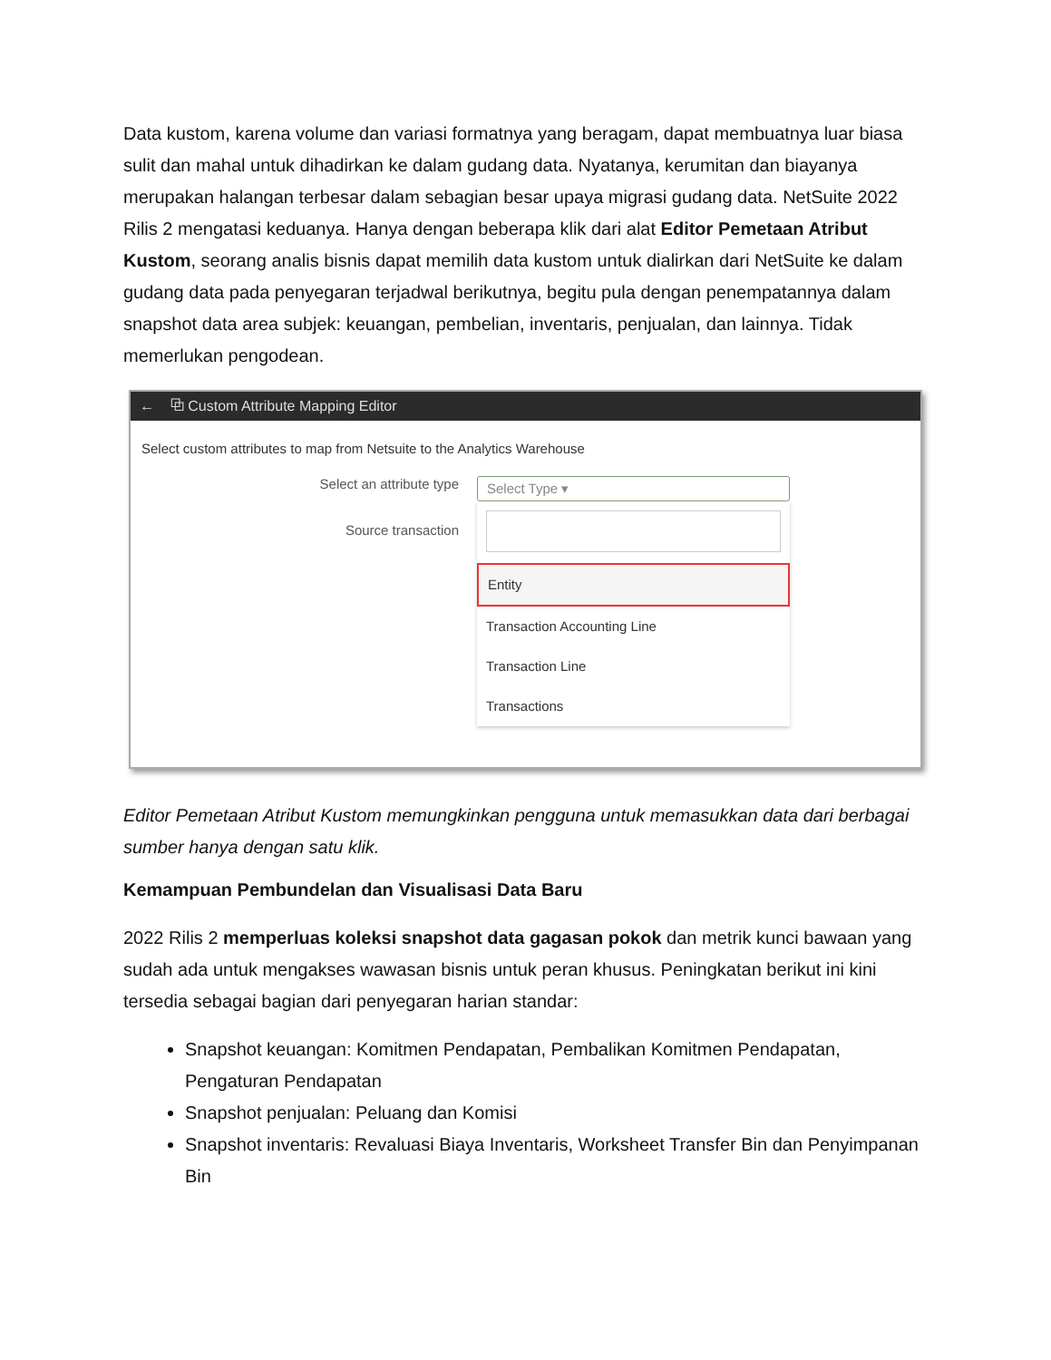Data kustom, karena volume dan variasi formatnya yang beragam, dapat membuatnya luar biasa sulit dan mahal untuk dihadirkan ke dalam gudang data. Nyatanya, kerumitan dan biayanya merupakan halangan terbesar dalam sebagian besar upaya migrasi gudang data. NetSuite 2022 Rilis 2 mengatasi keduanya. Hanya dengan beberapa klik dari alat Editor Pemetaan Atribut Kustom, seorang analis bisnis dapat memilih data kustom untuk dialirkan dari NetSuite ke dalam gudang data pada penyegaran terjadwal berikutnya, begitu pula dengan penempatannya dalam snapshot data area subjek: keuangan, pembelian, inventaris, penjualan, dan lainnya. Tidak memerlukan pengodean.
← ⧉ Custom Attribute Mapping Editor
Select custom attributes to map from Netsuite to the Analytics Warehouse
Select an attribute type
Source transaction
Select Type ▾
Entity
Transaction Accounting Line
Transaction Line
Transactions
Editor Pemetaan Atribut Kustom memungkinkan pengguna untuk memasukkan data dari berbagai sumber hanya dengan satu klik.
Kemampuan Pembundelan dan Visualisasi Data Baru
2022 Rilis 2 memperluas koleksi snapshot data gagasan pokok dan metrik kunci bawaan yang sudah ada untuk mengakses wawasan bisnis untuk peran khusus. Peningkatan berikut ini kini tersedia sebagai bagian dari penyegaran harian standar:
Snapshot keuangan: Komitmen Pendapatan, Pembalikan Komitmen Pendapatan, Pengaturan Pendapatan
Snapshot penjualan: Peluang dan Komisi
Snapshot inventaris: Revaluasi Biaya Inventaris, Worksheet Transfer Bin dan Penyimpanan Bin